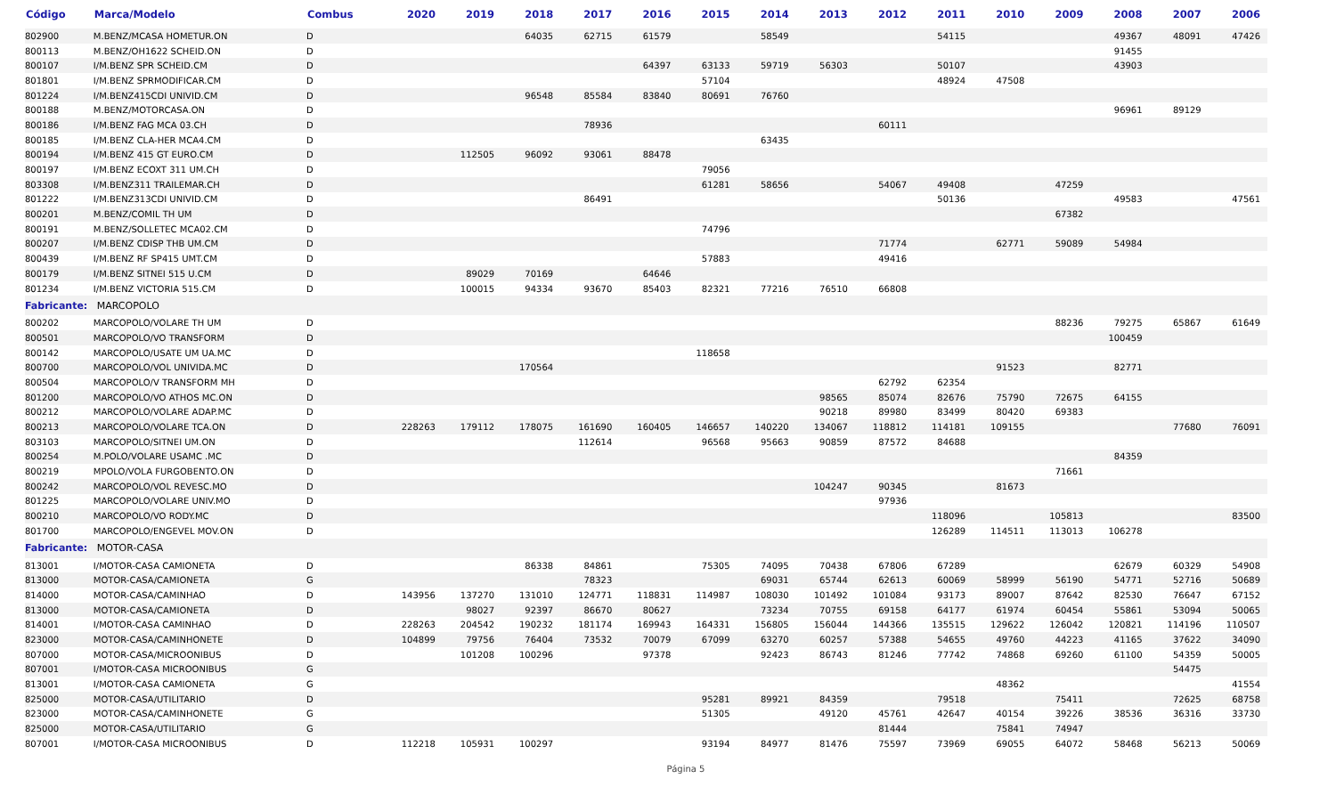| Código | Marca/Modelo | Combus | 2020 | 2019 | 2018 | 2017 | 2016 | 2015 | 2014 | 2013 | 2012 | 2011 | 2010 | 2009 | 2008 | 2007 | 2006 |
| --- | --- | --- | --- | --- | --- | --- | --- | --- | --- | --- | --- | --- | --- | --- | --- | --- | --- |
| 802900 | M.BENZ/MCASA HOMETUR.ON | D | | | 64035 | 62715 | 61579 | | 58549 | | | 54115 | | | 49367 | 48091 | 47426 |
| 800113 | M.BENZ/OH1622 SCHEID.ON | D | | | | | | | | | | | | | 91455 | | |
| 800107 | I/M.BENZ SPR SCHEID.CM | D | | | | | 64397 | 63133 | 59719 | 56303 | | 50107 | | | 43903 | | |
| 801801 | I/M.BENZ SPRMODIFICAR.CM | D | | | | | | 57104 | | | | 48924 | 47508 | | | | |
| 801224 | I/M.BENZ415CDI UNIVID.CM | D | | | 96548 | 85584 | 83840 | 80691 | 76760 | | | | | | | | |
| 800188 | M.BENZ/MOTORCASA.ON | D | | | | | | | | | | | | | 96961 | 89129 | |
| 800186 | I/M.BENZ FAG MCA 03.CH | D | | | | 78936 | | | | | 60111 | | | | | | |
| 800185 | I/M.BENZ CLA-HER MCA4.CM | D | | | | | | | 63435 | | | | | | | | |
| 800194 | I/M.BENZ 415 GT EURO.CM | D | | 112505 | 96092 | 93061 | 88478 | | | | | | | | | | |
| 800197 | I/M.BENZ ECOXT 311 UM.CH | D | | | | | | 79056 | | | | | | | | | |
| 803308 | I/M.BENZ311 TRAILEMAR.CH | D | | | | | | 61281 | 58656 | | 54067 | 49408 | | 47259 | | | |
| 801222 | I/M.BENZ313CDI UNIVID.CM | D | | | | 86491 | | | | | | 50136 | | | 49583 | | 47561 |
| 800201 | M.BENZ/COMIL TH UM | D | | | | | | | | | | | | 67382 | | | |
| 800191 | M.BENZ/SOLLETEC MCA02.CM | D | | | | | | 74796 | | | | | | | | | |
| 800207 | I/M.BENZ CDISP THB UM.CM | D | | | | | | | | | 71774 | | 62771 | 59089 | 54984 | | |
| 800439 | I/M.BENZ RF SP415 UMT.CM | D | | | | | | 57883 | | | 49416 | | | | | | |
| 800179 | I/M.BENZ SITNEI 515 U.CM | D | | 89029 | 70169 | | 64646 | | | | | | | | | | |
| 801234 | I/M.BENZ VICTORIA 515.CM | D | | 100015 | 94334 | 93670 | 85403 | 82321 | 77216 | 76510 | 66808 | | | | | | |
| Fabricante: MARCOPOLO | | | | | | | | | | | | | | | | | |
| 800202 | MARCOPOLO/VOLARE TH UM | D | | | | | | | | | | | | 88236 | 79275 | 65867 | 61649 |
| 800501 | MARCOPOLO/VO TRANSFORM | D | | | | | | | | | | | | | 100459 | | |
| 800142 | MARCOPOLO/USATE UM UA.MC | D | | | | | | 118658 | | | | | | | | | |
| 800700 | MARCOPOLO/VOL UNIVIDA.MC | D | | | 170564 | | | | | | | | 91523 | | 82771 | | |
| 800504 | MARCOPOLO/V TRANSFORM MH | D | | | | | | | | | 62792 | 62354 | | | | | |
| 801200 | MARCOPOLO/VO ATHOS MC.ON | D | | | | | | | | 98565 | 85074 | 82676 | 75790 | 72675 | 64155 | | |
| 800212 | MARCOPOLO/VOLARE ADAP.MC | D | | | | | | | | 90218 | 89980 | 83499 | 80420 | 69383 | | | |
| 800213 | MARCOPOLO/VOLARE TCA.ON | D | 228263 | 179112 | 178075 | 161690 | 160405 | 146657 | 140220 | 134067 | 118812 | 114181 | 109155 | | | 77680 | 76091 |
| 803103 | MARCOPOLO/SITNEI UM.ON | D | | | | 112614 | | 96568 | 95663 | 90859 | 87572 | 84688 | | | | | |
| 800254 | M.POLO/VOLARE USAMC .MC | D | | | | | | | | | | | | | 84359 | | |
| 800219 | MPOLO/VOLA FURGOBENTO.ON | D | | | | | | | | | | | | 71661 | | | |
| 800242 | MARCOPOLO/VOL REVESC.MO | D | | | | | | | | 104247 | 90345 | | 81673 | | | | |
| 801225 | MARCOPOLO/VOLARE UNIV.MO | D | | | | | | | | | 97936 | | | | | | |
| 800210 | MARCOPOLO/VO RODY.MC | D | | | | | | | | | | 118096 | | 105813 | | | 83500 |
| 801700 | MARCOPOLO/ENGEVEL MOV.ON | D | | | | | | | | | | 126289 | 114511 | 113013 | 106278 | | |
| Fabricante: MOTOR-CASA | | | | | | | | | | | | | | | | | |
| 813001 | I/MOTOR-CASA CAMIONETA | D | | | 86338 | 84861 | | 75305 | 74095 | 70438 | 67806 | 67289 | | | 62679 | 60329 | 54908 |
| 813000 | MOTOR-CASA/CAMIONETA | G | | | | 78323 | | | 69031 | 65744 | 62613 | 60069 | 58999 | 56190 | 54771 | 52716 | 50689 |
| 814000 | MOTOR-CASA/CAMINHAO | D | 143956 | 137270 | 131010 | 124771 | 118831 | 114987 | 108030 | 101492 | 101084 | 93173 | 89007 | 87642 | 82530 | 76647 | 67152 |
| 813000 | MOTOR-CASA/CAMIONETA | D | | 98027 | 92397 | 86670 | 80627 | | 73234 | 70755 | 69158 | 64177 | 61974 | 60454 | 55861 | 53094 | 50065 |
| 814001 | I/MOTOR-CASA CAMINHAO | D | 228263 | 204542 | 190232 | 181174 | 169943 | 164331 | 156805 | 156044 | 144366 | 135515 | 129622 | 126042 | 120821 | 114196 | 110507 |
| 823000 | MOTOR-CASA/CAMINHONETE | D | 104899 | 79756 | 76404 | 73532 | 70079 | 67099 | 63270 | 60257 | 57388 | 54655 | 49760 | 44223 | 41165 | 37622 | 34090 |
| 807000 | MOTOR-CASA/MICROONIBUS | D | | 101208 | 100296 | | 97378 | | 92423 | 86743 | 81246 | 77742 | 74868 | 69260 | 61100 | 54359 | 50005 |
| 807001 | I/MOTOR-CASA MICROONIBUS | G | | | | | | | | | | | | | | 54475 | |
| 813001 | I/MOTOR-CASA CAMIONETA | G | | | | | | | | | | | 48362 | | | | 41554 |
| 825000 | MOTOR-CASA/UTILITARIO | D | | | | | | 95281 | 89921 | 84359 | | 79518 | | 75411 | | 72625 | 68758 |
| 823000 | MOTOR-CASA/CAMINHONETE | G | | | | | | 51305 | | 49120 | 45761 | 42647 | 40154 | 39226 | 38536 | 36316 | 33730 |
| 825000 | MOTOR-CASA/UTILITARIO | G | | | | | | | | | 81444 | | 75841 | 74947 | | | |
| 807001 | I/MOTOR-CASA MICROONIBUS | D | 112218 | 105931 | 100297 | | | 93194 | 84977 | 81476 | 75597 | 73969 | 69055 | 64072 | 58468 | 56213 | 50069 |
Página 5